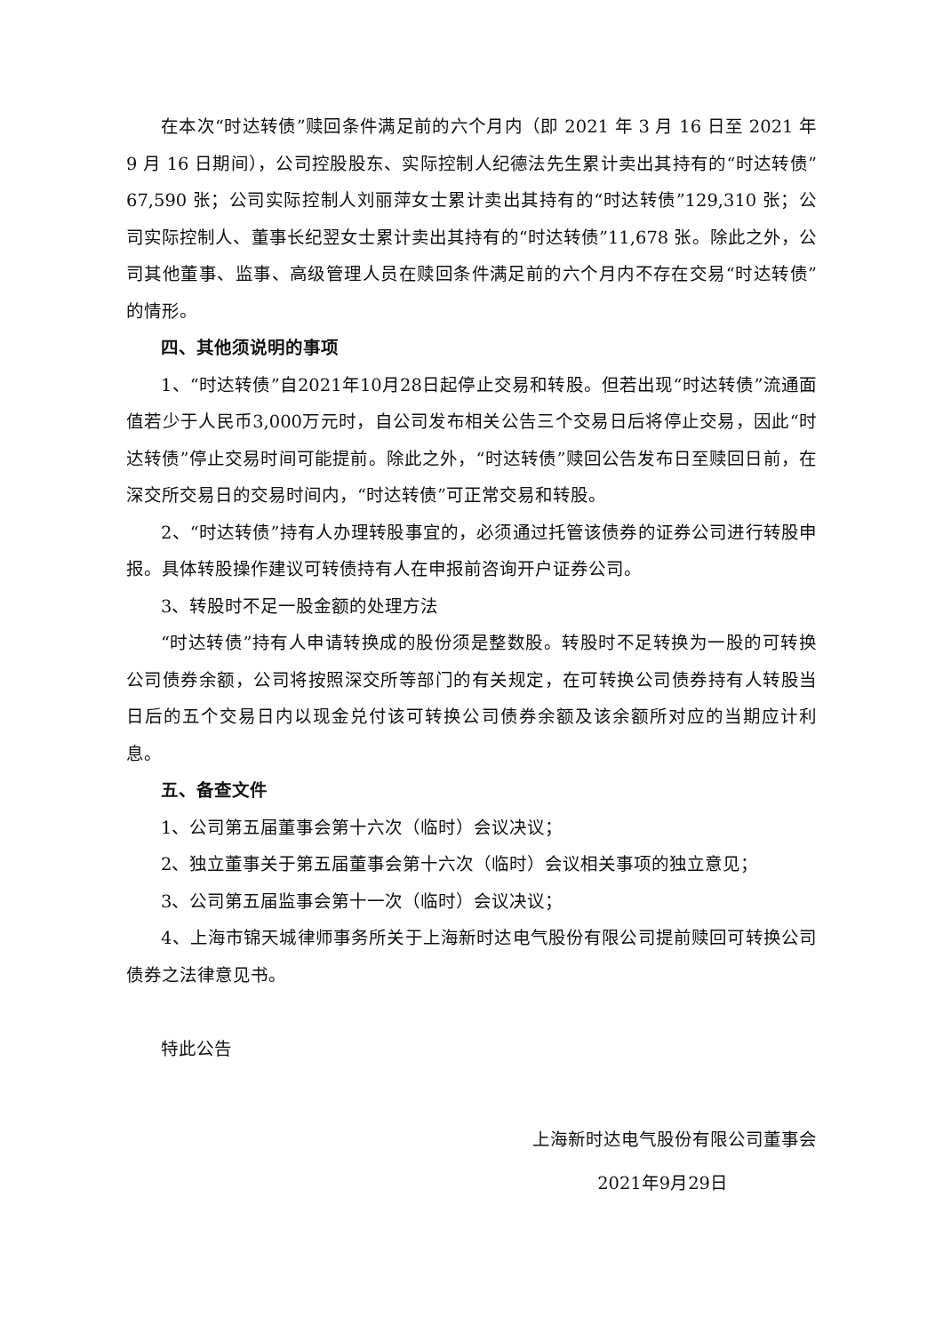在本次“时达转债”赎回条件满足前的六个月内（即 2021 年 3 月 16 日至 2021 年 9 月 16 日期间），公司控股股东、实际控制人纪德法先生累计卖出其持有的“时达转债”67,590 张；公司实际控制人刘丽萍女士累计卖出其持有的“时达转债”129,310 张；公司实际控制人、董事长纪翌女士累计卖出其持有的“时达转债”11,678 张。除此之外，公司其他董事、监事、高级管理人员在赎回条件满足前的六个月内不存在交易“时达转债”的情形。
四、其他须说明的事项
1、“时达转债”自2021年10月28日起停止交易和转股。但若出现“时达转债”流通面值若少于人民币3,000万元时，自公司发布相关公告三个交易日后将停止交易，因此“时达转债”停止交易时间可能提前。除此之外，“时达转债”赎回公告发布日至赎回日前，在深交所交易日的交易时间内，“时达转债”可正常交易和转股。
2、“时达转债”持有人办理转股事宜的，必须通过托管该债券的证券公司进行转股申报。具体转股操作建议可转债持有人在申报前咨询开户证券公司。
3、转股时不足一股金额的处理方法
“时达转债”持有人申请转换成的股份须是整数股。转股时不足转换为一股的可转换公司债券余额，公司将按照深交所等部门的有关规定，在可转换公司债券持有人转股当日后的五个交易日内以现金兑付该可转换公司债券余额及该余额所对应的当期应计利息。
五、备查文件
1、公司第五届董事会第十六次（临时）会议决议；
2、独立董事关于第五届董事会第十六次（临时）会议相关事项的独立意见；
3、公司第五届监事会第十一次（临时）会议决议；
4、上海市锦天城律师事务所关于上海新时达电气股份有限公司提前赎回可转换公司债券之法律意见书。
特此公告
上海新时达电气股份有限公司董事会
2021年9月29日